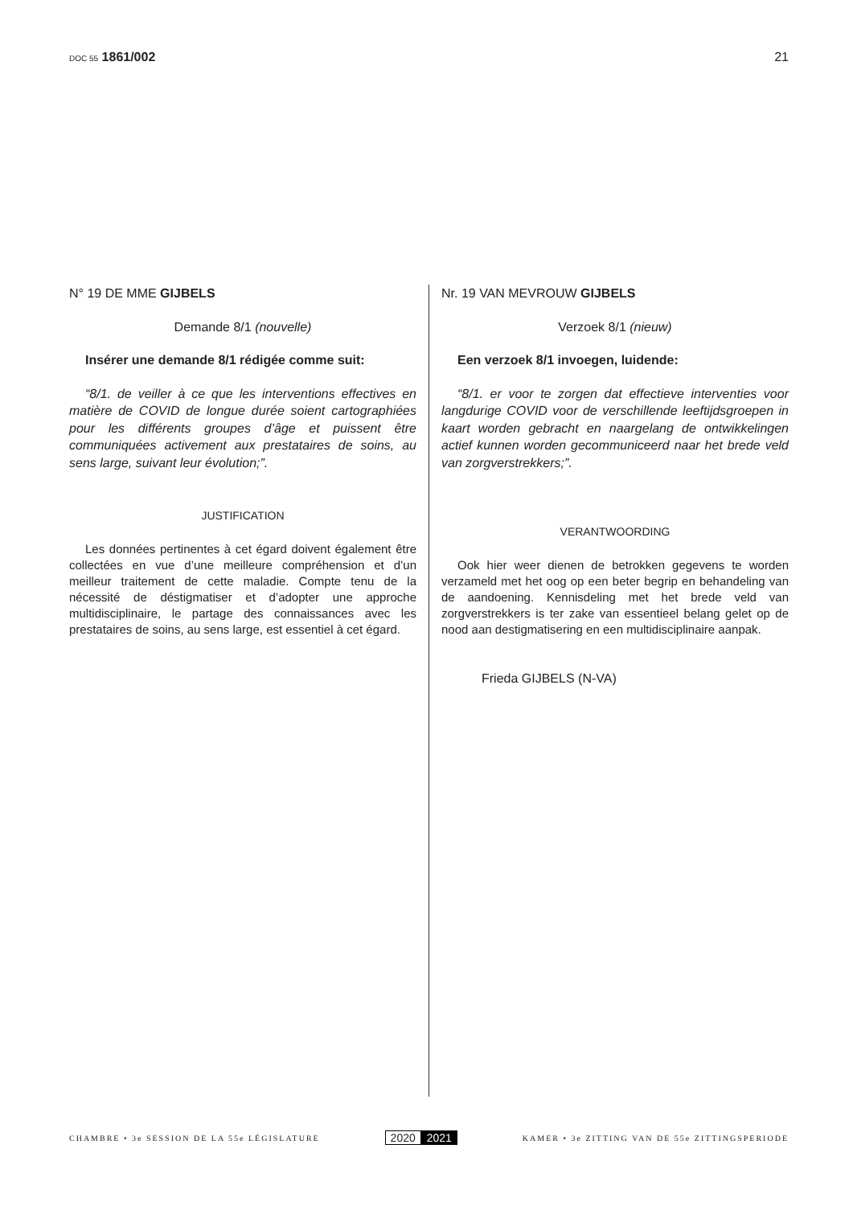DOC 55 1861/002 21
N° 19 DE MME GIJBELS
Demande 8/1 (nouvelle)
Insérer une demande 8/1 rédigée comme suit:
“8/1. de veiller à ce que les interventions effectives en matière de COVID de longue durée soient cartographiées pour les différents groupes d’âge et puissent être communiquées activement aux prestataires de soins, au sens large, suivant leur évolution;”.
JUSTIFICATION
Les données pertinentes à cet égard doivent également être collectées en vue d’une meilleure compréhension et d’un meilleur traitement de cette maladie. Compte tenu de la nécessité de déstigmatiser et d’adopter une approche multidisciplinaire, le partage des connaissances avec les prestataires de soins, au sens large, est essentiel à cet égard.
Nr. 19 VAN MEVROUW GIJBELS
Verzoek 8/1 (nieuw)
Een verzoek 8/1 invoegen, luidende:
“8/1. er voor te zorgen dat effectieve interventies voor langdurige COVID voor de verschillende leeftijdsgroepen in kaart worden gebracht en naargelang de ontwikkelingen actief kunnen worden gecommuniceerd naar het brede veld van zorgverstrekkers;”.
VERANTWOORDING
Ook hier weer dienen de betrokken gegevens te worden verzameld met het oog op een beter begrip en behandeling van de aandoening. Kennisdeling met het brede veld van zorgverstrekkers is ter zake van essentieel belang gelet op de nood aan destigmatisering en een multidisciplinaire aanpak.
Frieda GIJBELS (N-VA)
CHAMBRE • 3e SESSION DE LA 55e LÉGISLATURE
2020 2021
KAMER • 3e ZITTING VAN DE 55e ZITTINGSPERIODE